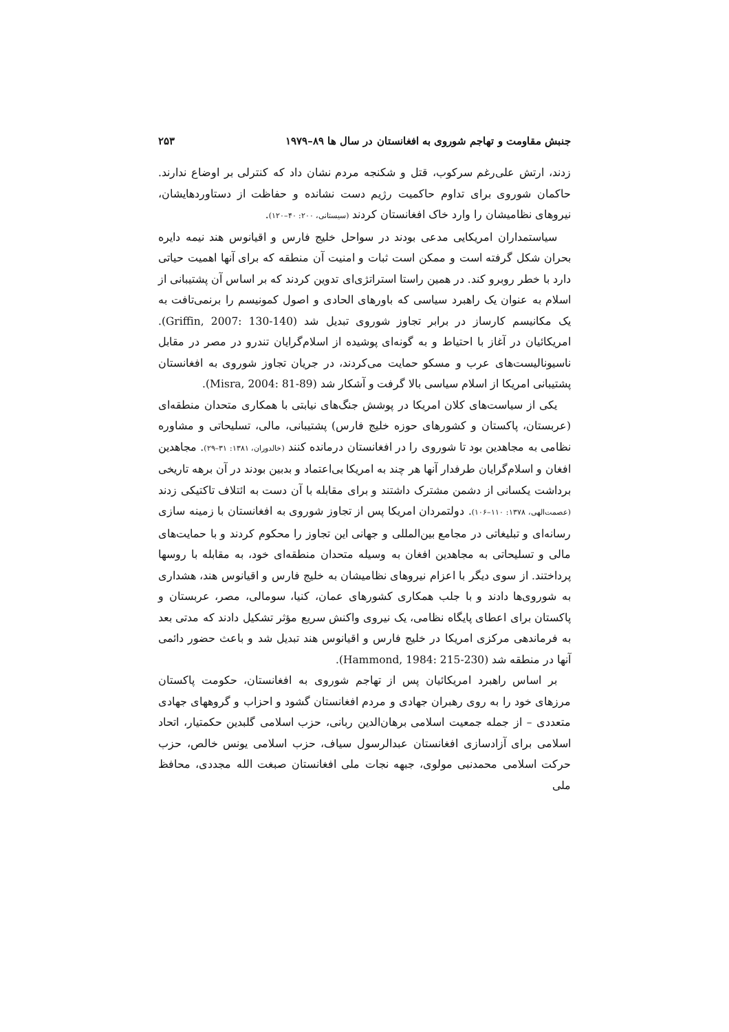جنبش مقاومت و تهاجم شوروی به افغانستان در سال ها ۸۹–۱۹۷۹ ۲۵۳
زدند، ارتش علی‌رغم سرکوب، قتل و شکنجه مردم نشان داد که کنترلی بر اوضاع ندارند. حاکمان شوروی برای تداوم حاکمیت رژیم دست نشانده و حفاظت از دستاوردهایشان، نیروهای نظامیشان را وارد خاک افغانستان کردند (سیستانی، ۲۰۰: ۴۰–۱۲۰).
سیاستمداران امریکایی مدعی بودند در سواحل خلیج فارس و اقیانوس هند نیمه دایره بحران شکل گرفته است و ممکن است ثبات و امنیت آن منطقه که برای آنها اهمیت حیاتی دارد با خطر روبرو کند. در همین راستا استراتژی‌ای تدوین کردند که بر اساس آن پشتیبانی از اسلام به عنوان یک راهبرد سیاسی که باورهای الحادی و اصول کمونیسم را برنمی‌تافت به یک مکانیسم کارساز در برابر تجاوز شوروی تبدیل شد (Griffin, 2007: 130-140). امریکائیان در آغاز با احتیاط و به گونه‌ای پوشیده از اسلام‌گرایان تندرو در مصر در مقابل ناسیونالیست‌های عرب و مسکو حمایت می‌کردند، در جریان تجاوز شوروی به افغانستان پشتیبانی امریکا از اسلام سیاسی بالا گرفت و آشکار شد (Misra, 2004: 81-89).
یکی از سیاست‌های کلان امریکا در پوشش جنگ‌های نیابتی با همکاری متحدان منطقه‌ای (عربستان، پاکستان و کشورهای حوزه خلیج فارس) پشتیبانی، مالی، تسلیحاتی و مشاوره نظامی به مجاهدین بود تا شوروی را در افغانستان درمانده کنند (خالدوران، ۱۳۸۱: ۳۱–۲۹). مجاهدین افغان و اسلام‌گرایان طرفدار آنها هر چند به امریکا بی‌اعتماد و بدبین بودند در آن برهه تاریخی برداشت یکسانی از دشمن مشترک داشتند و برای مقابله با آن دست به ائتلاف تاکتیکی زدند (عصمت‌الهی، ۱۳۷۸: ۱۱۰–۱۰۶). دولتمردان امریکا پس از تجاوز شوروی به افغانستان با زمینه سازی رسانه‌ای و تبلیغاتی در مجامع بین‌المللی و جهانی این تجاوز را محکوم کردند و با حمایت‌های مالی و تسلیحاتی به مجاهدین افغان به وسیله متحدان منطقه‌ای خود، به مقابله با روسها پرداختند. از سوی دیگر با اعزام نیروهای نظامیشان به خلیج فارس و اقیانوس هند، هشداری به شوروی‌ها دادند و با جلب همکاری کشورهای عمان، کنیا، سومالی، مصر، عربستان و پاکستان برای اعطای پایگاه نظامی، یک نیروی واکنش سریع مؤثر تشکیل دادند که مدتی بعد به فرماندهی مرکزی امریکا در خلیج فارس و اقیانوس هند تبدیل شد و باعث حضور دائمی آنها در منطقه شد (Hammond, 1984: 215-230).
بر اساس راهبرد امریکائیان پس از تهاجم شوروی به افغانستان، حکومت پاکستان مرزهای خود را به روی رهبران جهادی و مردم افغانستان گشود و احزاب و گروههای جهادی متعددی – از جمله جمعیت اسلامی برهان‌الدین ربانی، حزب اسلامی گلبدین حکمتیار، اتحاد اسلامی برای آزادسازی افغانستان عبدالرسول سیاف، حزب اسلامی یونس خالص، حزب حرکت اسلامی محمدنبی مولوی، جبهه نجات ملی افغانستان صبغت الله مجددی، محافظ ملی